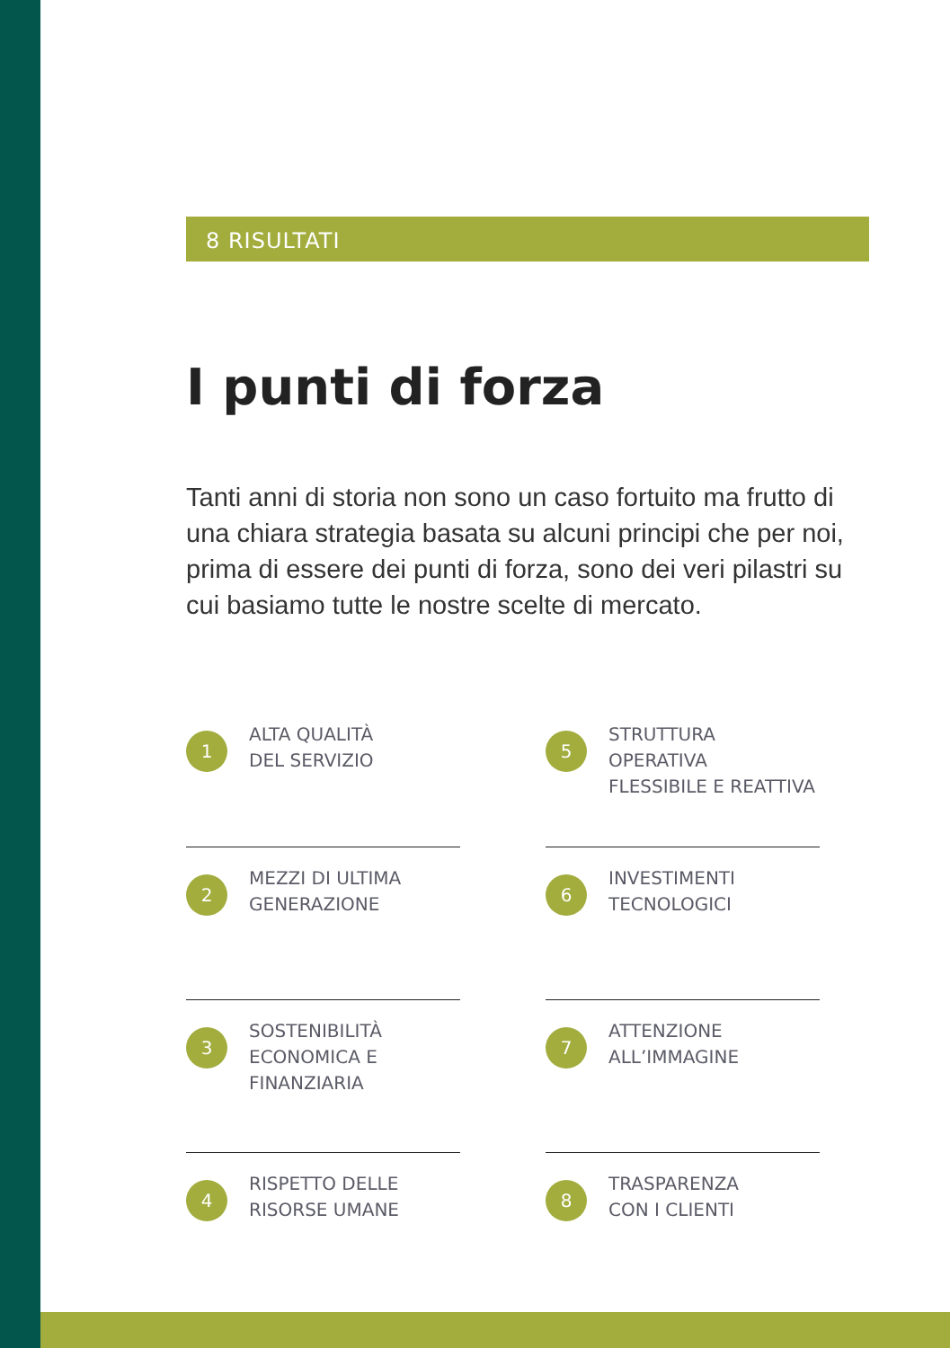8 RISULTATI
I punti di forza
Tanti anni di storia non sono un caso fortuito ma frutto di una chiara strategia basata su alcuni principi che per noi, prima di essere dei punti di forza, sono dei veri pilastri su cui basiamo tutte le nostre scelte di mercato.
1
ALTA QUALITÀ
DEL SERVIZIO
2
MEZZI DI ULTIMA
GENERAZIONE
3
SOSTENIBILITÀ
ECONOMICA E
FINANZIARIA
4
RISPETTO DELLE
RISORSE UMANE
5
STRUTTURA OPERATIVA
FLESSIBILE E REATTIVA
6
INVESTIMENTI
TECNOLOGICI
7
ATTENZIONE
ALL’IMMAGINE
8
TRASPARENZA
CON I CLIENTI